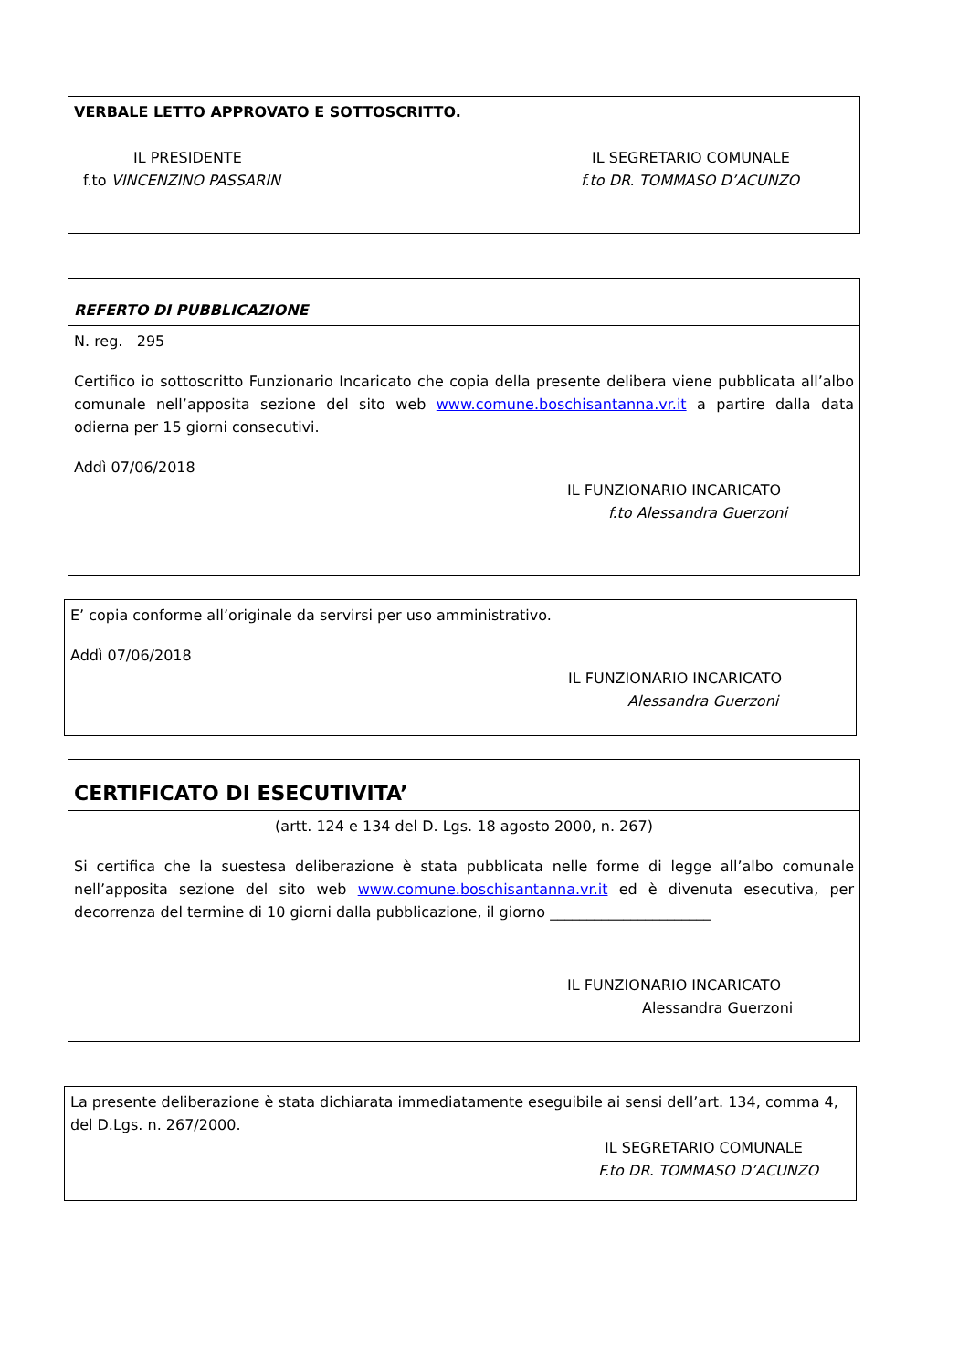VERBALE LETTO APPROVATO E SOTTOSCRITTO.
IL PRESIDENTE
f.to VINCENZINO PASSARIN
IL SEGRETARIO COMUNALE
f.to DR. TOMMASO D’ACUNZO
REFERTO DI PUBBLICAZIONE
N. reg. 295
Certifico io sottoscritto Funzionario Incaricato che copia della presente delibera viene pubblicata all’albo comunale nell’apposita sezione del sito web www.comune.boschisantanna.vr.it a partire dalla data odierna per 15 giorni consecutivi.
Addì 07/06/2018
IL FUNZIONARIO INCARICATO
f.to Alessandra Guerzoni
E’ copia conforme all’originale da servirsi per uso amministrativo.
Addì 07/06/2018
IL FUNZIONARIO INCARICATO
Alessandra Guerzoni
CERTIFICATO DI ESECUTIVITA’
(artt. 124 e 134 del D. Lgs. 18 agosto 2000, n. 267)
Si certifica che la suestesa deliberazione è stata pubblicata nelle forme di legge all’albo comunale nell’apposita sezione del sito web www.comune.boschisantanna.vr.it ed è divenuta esecutiva, per decorrenza del termine di 10 giorni dalla pubblicazione, il giorno ______________________
IL FUNZIONARIO INCARICATO
Alessandra Guerzoni
La presente deliberazione è stata dichiarata immediatamente eseguibile ai sensi dell’art. 134, comma 4, del D.Lgs. n. 267/2000.
IL SEGRETARIO COMUNALE
F.to DR. TOMMASO D’ACUNZO